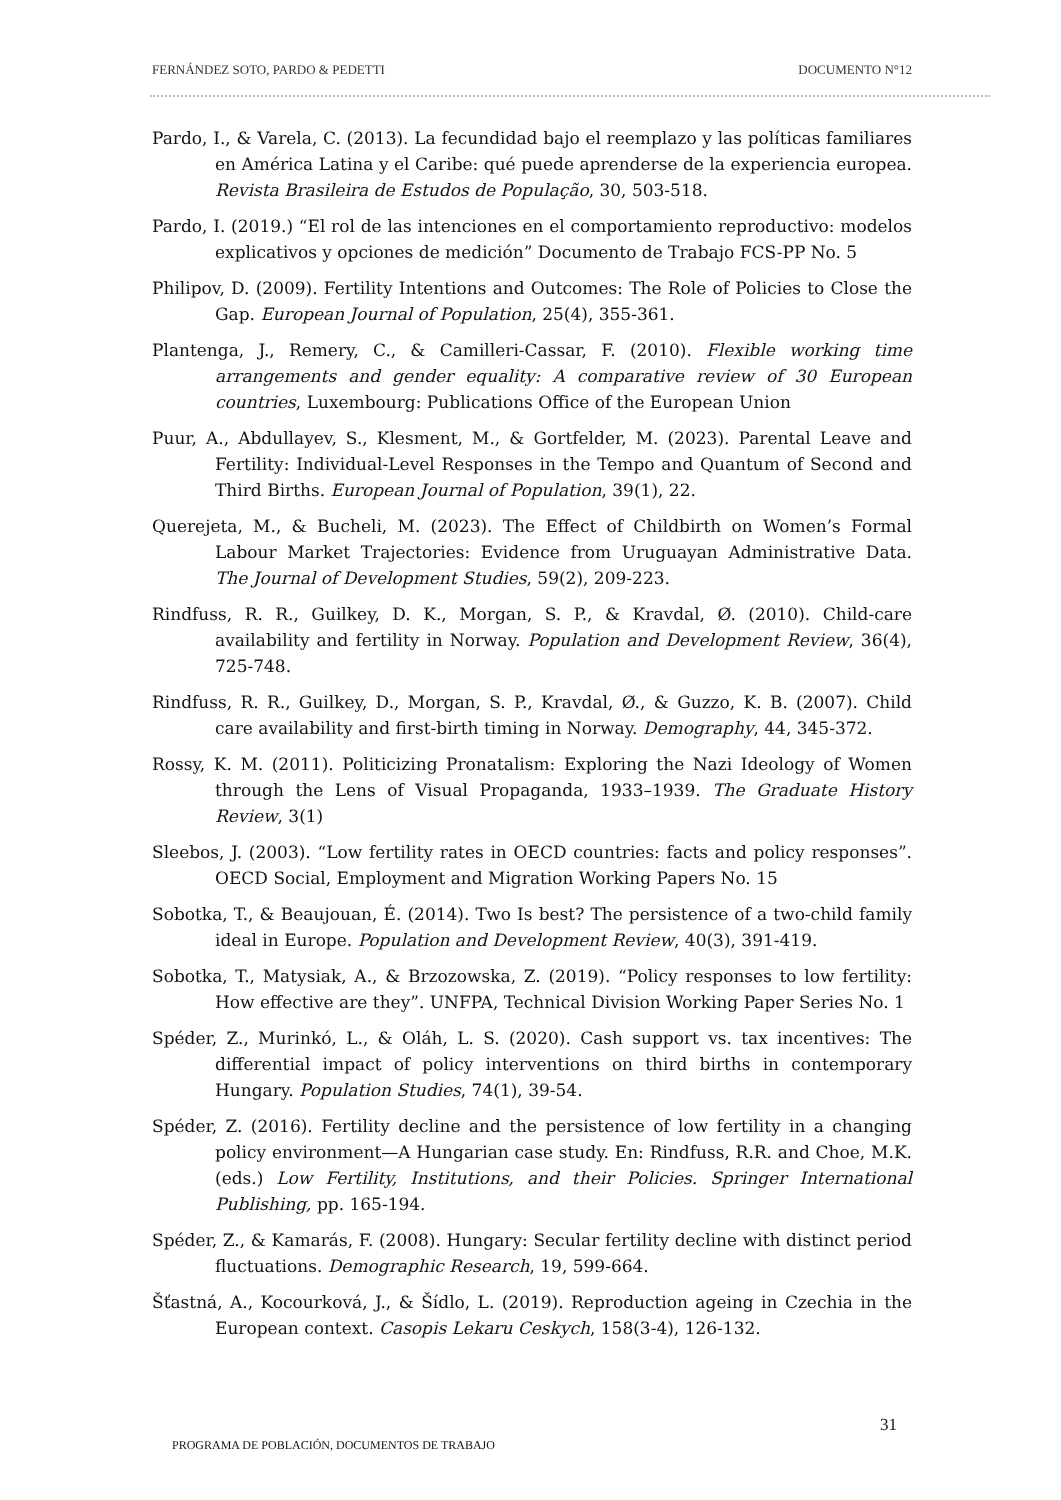FERNÁNDEZ SOTO, PARDO & PEDETTI DOCUMENTO N°12
Pardo, I., & Varela, C. (2013). La fecundidad bajo el reemplazo y las políticas familiares en América Latina y el Caribe: qué puede aprenderse de la experiencia europea. Revista Brasileira de Estudos de População, 30, 503-518.
Pardo, I. (2019.) “El rol de las intenciones en el comportamiento reproductivo: modelos explicativos y opciones de medición” Documento de Trabajo FCS-PP No. 5
Philipov, D. (2009). Fertility Intentions and Outcomes: The Role of Policies to Close the Gap. European Journal of Population, 25(4), 355-361.
Plantenga, J., Remery, C., & Camilleri-Cassar, F. (2010). Flexible working time arrangements and gender equality: A comparative review of 30 European countries, Luxembourg: Publications Office of the European Union
Puur, A., Abdullayev, S., Klesment, M., & Gortfelder, M. (2023). Parental Leave and Fertility: Individual-Level Responses in the Tempo and Quantum of Second and Third Births. European Journal of Population, 39(1), 22.
Querejeta, M., & Bucheli, M. (2023). The Effect of Childbirth on Women’s Formal Labour Market Trajectories: Evidence from Uruguayan Administrative Data. The Journal of Development Studies, 59(2), 209-223.
Rindfuss, R. R., Guilkey, D. K., Morgan, S. P., & Kravdal, Ø. (2010). Child-care availability and fertility in Norway. Population and Development Review, 36(4), 725-748.
Rindfuss, R. R., Guilkey, D., Morgan, S. P., Kravdal, Ø., & Guzzo, K. B. (2007). Child care availability and first-birth timing in Norway. Demography, 44, 345-372.
Rossy, K. M. (2011). Politicizing Pronatalism: Exploring the Nazi Ideology of Women through the Lens of Visual Propaganda, 1933–1939. The Graduate History Review, 3(1)
Sleebos, J. (2003). “Low fertility rates in OECD countries: facts and policy responses”. OECD Social, Employment and Migration Working Papers No. 15
Sobotka, T., & Beaujouan, É. (2014). Two Is best? The persistence of a two-child family ideal in Europe. Population and Development Review, 40(3), 391-419.
Sobotka, T., Matysiak, A., & Brzozowska, Z. (2019). “Policy responses to low fertility: How effective are they”. UNFPA, Technical Division Working Paper Series No. 1
Spéder, Z., Murinkó, L., & Oláh, L. S. (2020). Cash support vs. tax incentives: The differential impact of policy interventions on third births in contemporary Hungary. Population Studies, 74(1), 39-54.
Spéder, Z. (2016). Fertility decline and the persistence of low fertility in a changing policy environment—A Hungarian case study. En: Rindfuss, R.R. and Choe, M.K. (eds.) Low Fertility, Institutions, and their Policies. Springer International Publishing, pp. 165-194.
Spéder, Z., & Kamarás, F. (2008). Hungary: Secular fertility decline with distinct period fluctuations. Demographic Research, 19, 599-664.
Šťastná, A., Kocourková, J., & Šídlo, L. (2019). Reproduction ageing in Czechia in the European context. Casopis Lekaru Ceskych, 158(3-4), 126-132.
31
PROGRAMA DE POBLACIÓN, DOCUMENTOS DE TRABAJO